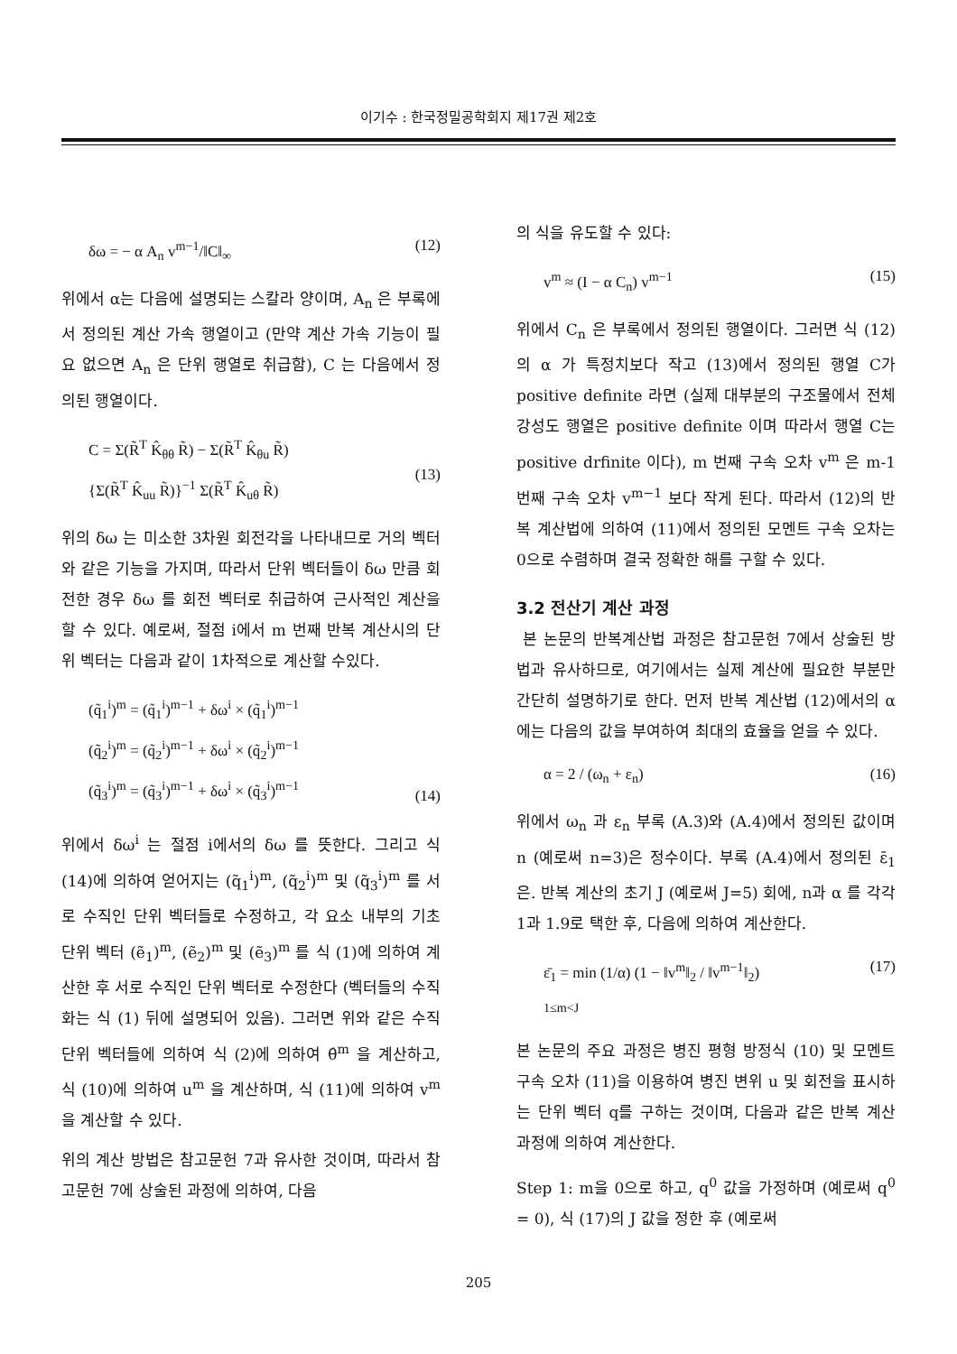이기수 : 한국정밀공학회지 제17권 제2호
δω = − α A<sub>n</sub> v<sup>m−1</sup>/‖C‖<sub>∞</sub> (12)
위에서 α는 다음에 설명되는 스칼라 양이며, A<sub>n</sub> 은 부록에서 정의된 계산 가속 행열이고 (만약 계산 가속 기능이 필요 없으면 A<sub>n</sub> 은 단위 행열로 취급함), C 는 다음에서 정의된 행열이다.
C = Σ(R̃<sup>T</sup> K̂<sub>θθ</sub> R̃) − Σ(R̃<sup>T</sup> K̂<sub>θu</sub> R̃)
{Σ(R̃<sup>T</sup> K̂<sub>uu</sub> R̃)}<sup>−1</sup> Σ(R̃<sup>T</sup> K̂<sub>uθ</sub> R̃)
(13)
위의 δω 는 미소한 3차원 회전각을 나타내므로 거의 벡터와 같은 기능을 가지며, 따라서 단위 벡터들이 δω 만큼 회전한 경우 δω 를 회전 벡터로 취급하여 근사적인 계산을 할 수 있다. 예로써, 절점 i에서 m 번째 반복 계산시의 단위 벡터는 다음과 같이 1차적으로 계산할 수있다.
(q̃<sub>1</sub><sup>i</sup>)<sup>m</sup> = (q̃<sub>1</sub><sup>i</sup>)<sup>m−1</sup> + δω<sup>i</sup> × (q̃<sub>1</sub><sup>i</sup>)<sup>m−1</sup>
(q̃<sub>2</sub><sup>i</sup>)<sup>m</sup> = (q̃<sub>2</sub><sup>i</sup>)<sup>m−1</sup> + δω<sup>i</sup> × (q̃<sub>2</sub><sup>i</sup>)<sup>m−1</sup>
(q̃<sub>3</sub><sup>i</sup>)<sup>m</sup> = (q̃<sub>3</sub><sup>i</sup>)<sup>m−1</sup> + δω<sup>i</sup> × (q̃<sub>3</sub><sup>i</sup>)<sup>m−1</sup>
(14)
위에서 δω<sup>i</sup> 는 절점 i에서의 δω 를 뜻한다. 그리고 식 (14)에 의하여 얻어지는 (q̃<sub>1</sub><sup>i</sup>)<sup>m</sup>, (q̃<sub>2</sub><sup>i</sup>)<sup>m</sup> 및 (q̃<sub>3</sub><sup>i</sup>)<sup>m</sup> 를 서로 수직인 단위 벡터들로 수정하고, 각 요소 내부의 기초 단위 벡터 (ẽ<sub>1</sub>)<sup>m</sup>, (ẽ<sub>2</sub>)<sup>m</sup> 및 (ẽ<sub>3</sub>)<sup>m</sup> 를 식 (1)에 의하여 계산한 후 서로 수직인 단위 벡터로 수정한다 (벡터들의 수직화는 식 (1) 뒤에 설명되어 있음). 그러면 위와 같은 수직 단위 벡터들에 의하여 식 (2)에 의하여 θ̂<sup>m</sup> 을 계산하고, 식 (10)에 의하여 u<sup>m</sup> 을 계산하며, 식 (11)에 의하여 v<sup>m</sup> 을 계산할 수 있다.
위의 계산 방법은 참고문헌 7과 유사한 것이며, 따라서 참고문헌 7에 상술된 과정에 의하여, 다음
의 식을 유도할 수 있다:
v<sup>m</sup> ≈ (I − α C<sub>n</sub>) v<sup>m−1</sup> (15)
위에서 C<sub>n</sub> 은 부록에서 정의된 행열이다. 그러면 식 (12)의 α 가 특정치보다 작고 (13)에서 정의된 행열 C가 positive definite 라면 (실제 대부분의 구조물에서 전체 강성도 행열은 positive definite 이며 따라서 행열 C는 positive drfinite 이다), m 번째 구속 오차 v<sup>m</sup> 은 m-1 번째 구속 오차 v<sup>m−1</sup> 보다 작게 된다. 따라서 (12)의 반복 계산법에 의하여 (11)에서 정의된 모멘트 구속 오차는 0으로 수렴하며 결국 정확한 해를 구할 수 있다.
3.2 전산기 계산 과정
본 논문의 반복계산법 과정은 참고문헌 7에서 상술된 방법과 유사하므로, 여기에서는 실제 계산에 필요한 부분만 간단히 설명하기로 한다. 먼저 반복 계산법 (12)에서의 α에는 다음의 값을 부여하여 최대의 효율을 얻을 수 있다.
α = 2 / (ω<sub>n</sub> + ε<sub>n</sub>) (16)
위에서 ω<sub>n</sub> 과 ε<sub>n</sub> 부록 (A.3)와 (A.4)에서 정의된 값이며 n (예로써 n=3)은 정수이다. 부록 (A.4)에서 정의된 ε̄<sub>1</sub> 은. 반복 계산의 초기 J (예로써 J=5) 회에, n과 α 를 각각 1과 1.9로 택한 후, 다음에 의하여 계산한다.
ε̄<sub>1</sub> = min (1/α) (1 − ‖v<sup>m</sup>‖<sub>2</sub> / ‖v<sup>m−1</sup>‖<sub>2</sub>)
1≤m<J (17)
본 논문의 주요 과정은 병진 평형 방정식 (10) 및 모멘트 구속 오차 (11)을 이용하여 병진 변위 u 및 회전을 표시하는 단위 벡터 q를 구하는 것이며, 다음과 같은 반복 계산 과정에 의하여 계산한다.
Step 1: m을 0으로 하고, q<sup>0</sup> 값을 가정하며 (예로써 q<sup>0</sup> = 0), 식 (17)의 J 값을 정한 후 (예로써
205